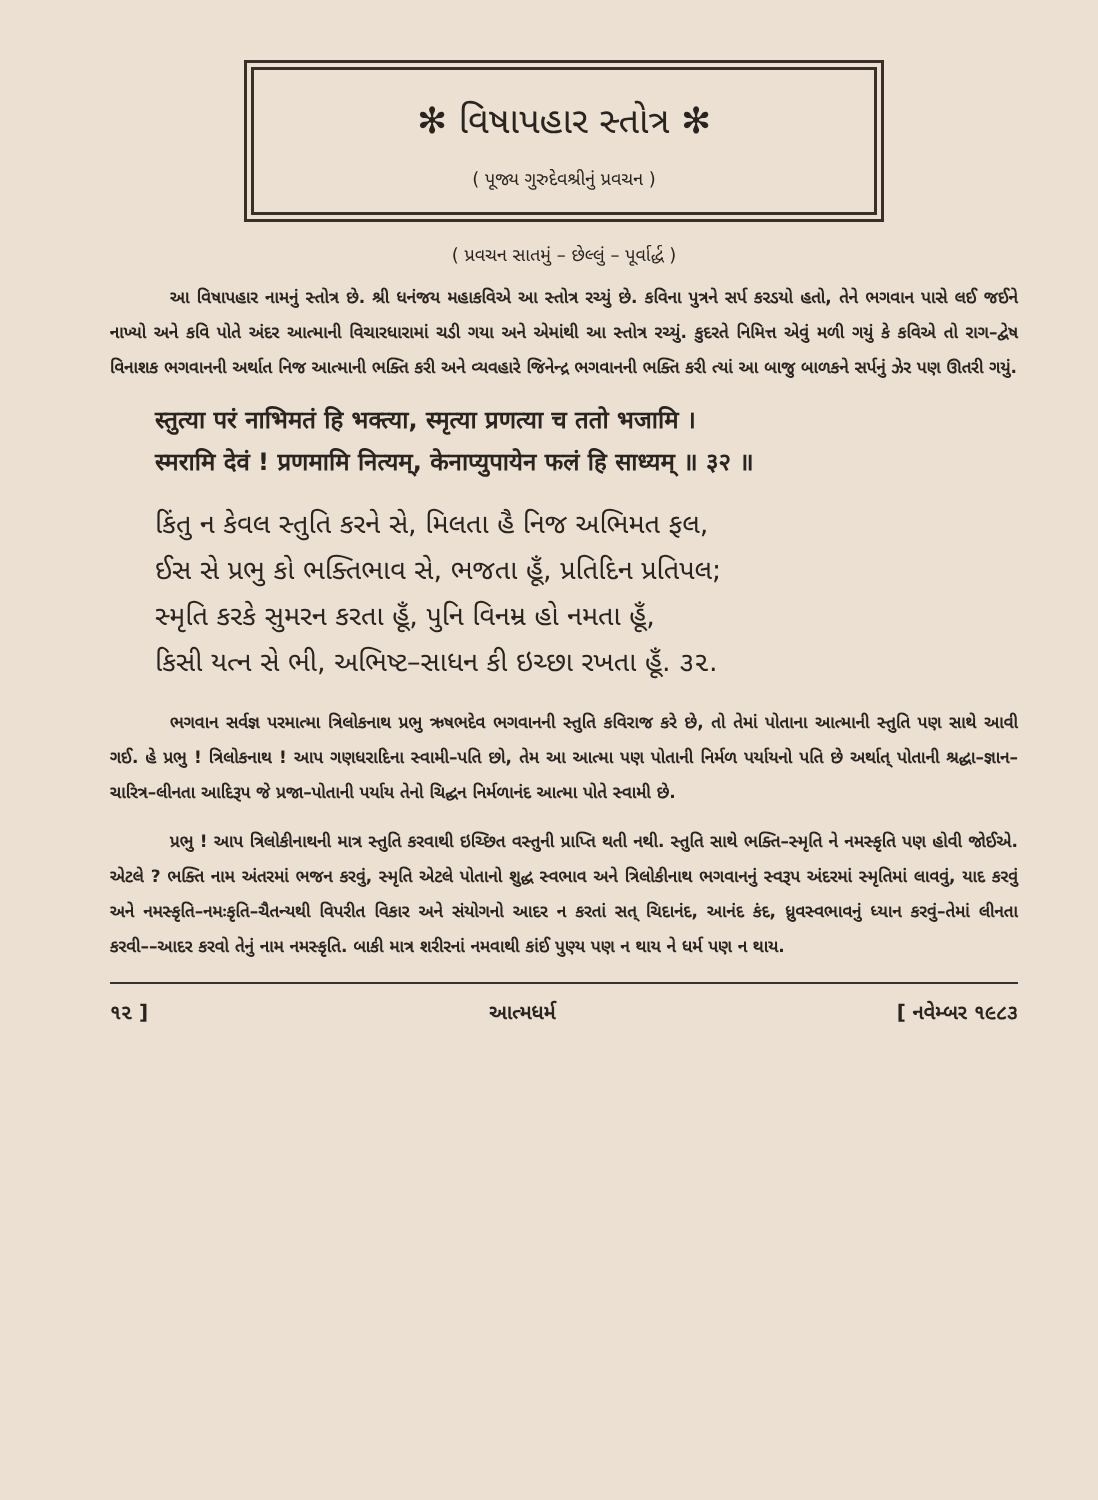✻ વિષાપહાર સ્તોત્ર ✻
( પૂજ્ય ગુરુદેવશ્રીનું પ્રવચન )
( પ્રવચન સાતમું – છેલ્લું – પૂર્વાર્દ્ધ )
આ વિષાપહાર નામનું સ્તોત્ર છે. શ્રી ધનંજય મહાકવિએ આ સ્તોત્ર રચ્યું છે. કવિના પુત્રને સર્પ કરડયો હતો, તેને ભગવાન પાસે લઈ જઈને નાખ્યો અને કવિ પોતે અંદર આત્માની વિચારધારામાં ચડી ગયા અને એમાંથી આ સ્તોત્ર રચ્યું. કુદરતે નિમિત્ત એવું મળી ગયું કે કવિએ તો રાગ–દ્વેષ વિનાશક ભગવાનની અર્થાત નિજ આત્માની ભક્તિ કરી અને વ્યવહારે જિનેન્દ્ર ભગવાનની ભક્તિ કરી ત્યાં આ બાજુ બાળકને સર્પનું ઝેર પણ ઊતરી ગયું.
स्तुत्या परं नाभिमतं हि भक्त्या, स्मृत्या प्रणत्या च ततो भजामि ।
स्मरामि देवं ! प्रणमामि नित्यम्, केनाप्युपायेन फलं हि साध्यम् ॥ ३२ ॥
કિંતુ ન કેવલ સ્તુતિ કરને સે, મિલતા હૈ નિજ અભિમત ફલ,
ઈસ સે પ્રભુ કો ભક્તિભાવ સે, ભજતા હૂઁ, પ્રતિદિન પ્રતિપલ;
સ્મૃતિ કરકે સુમરન કરતા હૂઁ, પુનિ વિનમ્ર હો નમતા હૂઁ,
કિસી યત્ન સે ભી, અભિષ્ટ–સાધન કી ઇચ્છા રખતા હૂઁ. ૩૨.
ભગવાન સર્વજ્ઞ પરમાત્મા ત્રિલોકનાથ પ્રભુ ઋષભદેવ ભગવાનની સ્તુતિ કવિરાજ કરે છે, તો તેમાં પોતાના આત્માની સ્તુતિ પણ સાથે આવી ગઈ. હે પ્રભુ ! ત્રિલોકનાથ ! આપ ગણધરાદિના સ્વામી–પતિ છો, તેમ આ આત્મા પણ પોતાની નિર્મળ પર્યાયનો પતિ છે અર્થાત્ પોતાની શ્રદ્ધા–જ્ઞાન–ચારિત્ર–લીનતા આદિરૂપ જે પ્રજા–પોતાની પર્યાય તેનો ચિદ્ઘન નિર્મળાનંદ આત્મા પોતે સ્વામી છે.
પ્રભુ ! આપ ત્રિલોકીનાથની માત્ર સ્તુતિ કરવાથી ઇચ્છિત વસ્તુની પ્રાપ્તિ થતી નથી. સ્તુતિ સાથે ભક્તિ–સ્મૃતિ ને નમસ્કૃતિ પણ હોવી જોઈએ. એટલે ? ભક્તિ નામ અંતરમાં ભજન કરવું, સ્મૃતિ એટલે પોતાનો શુદ્ધ સ્વભાવ અને ત્રિલોકીનાથ ભગવાનનું સ્વરૂપ અંદરમાં સ્મૃતિમાં લાવવું, યાદ કરવું અને નમસ્કૃતિ–નમઃકૃતિ–ચૈતન્યથી વિપરીત વિકાર અને સંયોગનો આદર ન કરતાં સત્ ચિદાનંદ, આનંદ કંદ, ધ્રુવસ્વભાવનું ધ્યાન કરવું–તેમાં લીનતા કરવી––આદર કરવો તેનું નામ નમસ્કૃતિ. બાકી માત્ર શરીરનાં નમવાથી કાંઈ પુણ્ય પણ ન થાય ને ધર્મ પણ ન થાય.
૧૨ ] આત્મધર્મ [ નવેમ્બર ૧૯૮૩